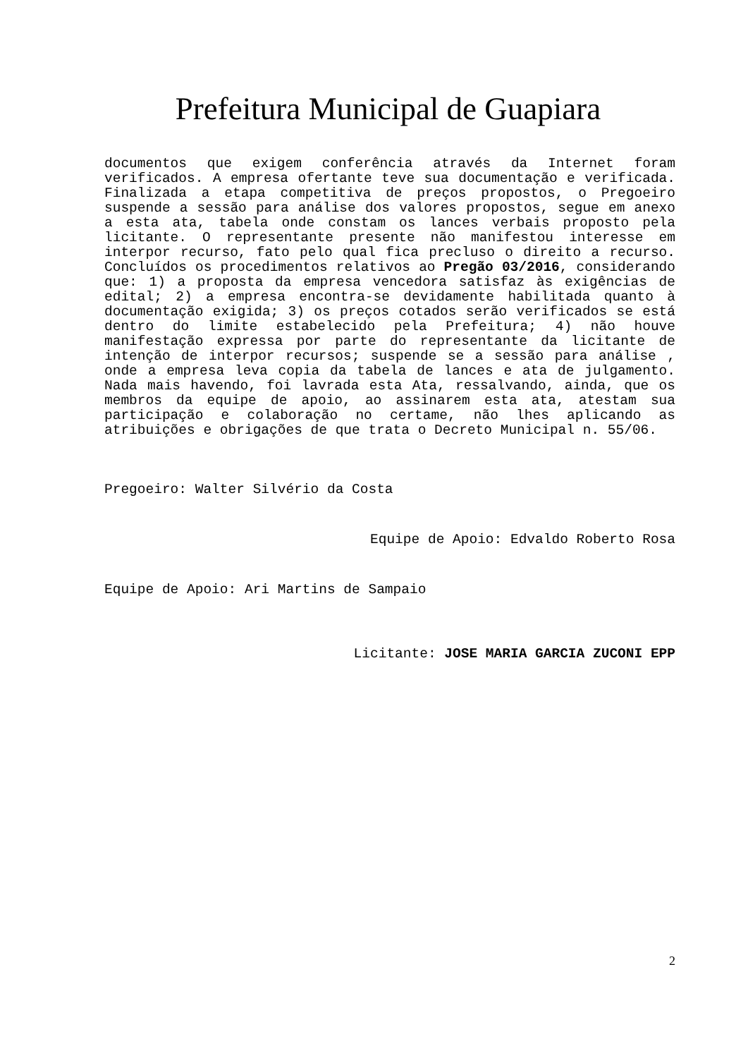Prefeitura Municipal de Guapiara
documentos que exigem conferência através da Internet foram verificados. A empresa ofertante teve sua documentação e verificada. Finalizada a etapa competitiva de preços propostos, o Pregoeiro suspende a sessão para análise dos valores propostos, segue em anexo a esta ata, tabela onde constam os lances verbais proposto pela licitante. O representante presente não manifestou interesse em interpor recurso, fato pelo qual fica precluso o direito a recurso. Concluídos os procedimentos relativos ao Pregão 03/2016, considerando que: 1) a proposta da empresa vencedora satisfaz às exigências de edital; 2) a empresa encontra-se devidamente habilitada quanto à documentação exigida; 3) os preços cotados serão verificados se está dentro do limite estabelecido pela Prefeitura; 4) não houve manifestação expressa por parte do representante da licitante de intenção de interpor recursos; suspende se a sessão para análise , onde a empresa leva copia da tabela de lances e ata de julgamento. Nada mais havendo, foi lavrada esta Ata, ressalvando, ainda, que os membros da equipe de apoio, ao assinarem esta ata, atestam sua participação e colaboração no certame, não lhes aplicando as atribuições e obrigações de que trata o Decreto Municipal n. 55/06.
Pregoeiro: Walter Silvério da Costa
Equipe de Apoio: Edvaldo Roberto Rosa
Equipe de Apoio: Ari Martins de Sampaio
Licitante: JOSE MARIA GARCIA ZUCONI EPP
2